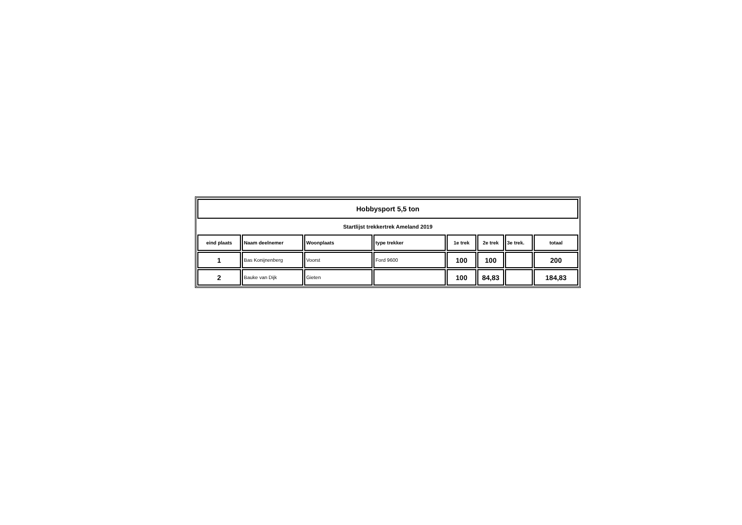| Hobbysport 5,5 ton | | | | | | | |
| Startlijst trekkertrek Ameland 2019 | | | | | | | |
| eind plaats | Naam deelnemer | Woonplaats | type trekker | 1e trek | 2e trek | 3e trek. | totaal |
| 1 | Bas Konijnenberg | Voorst | Ford 9600 | 100 | 100 | | 200 |
| 2 | Bauke van Dijk | Gieten | | 100 | 84,83 | | 184,83 |